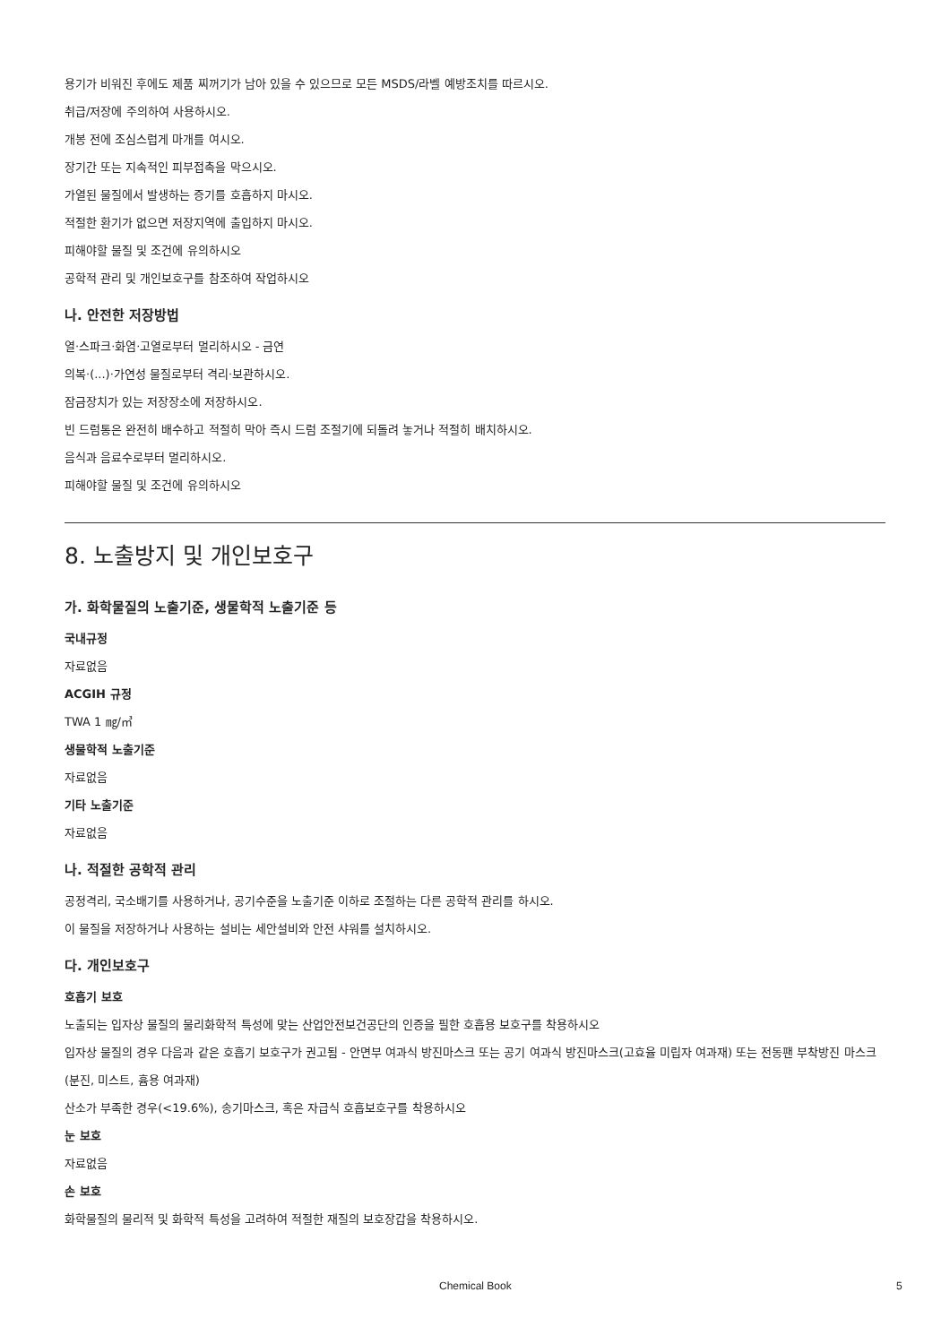용기가 비워진 후에도 제품 찌꺼기가 남아 있을 수 있으므로 모든 MSDS/라벨 예방조치를 따르시오.
취급/저장에 주의하여 사용하시오.
개봉 전에 조심스럽게 마개를 여시오.
장기간 또는 지속적인 피부접촉을 막으시오.
가열된 물질에서 발생하는 증기를 호흡하지 마시오.
적절한 환기가 없으면 저장지역에 출입하지 마시오.
피해야할 물질 및 조건에 유의하시오
공학적 관리 및 개인보호구를 참조하여 작업하시오
나. 안전한 저장방법
열·스파크·화염·고열로부터 멀리하시오 - 금연
의복·(...)·가연성 물질로부터 격리·보관하시오.
잠금장치가 있는 저장장소에 저장하시오.
빈 드럼통은 완전히 배수하고 적절히 막아 즉시 드럼 조절기에 되돌려 놓거나 적절히 배치하시오.
음식과 음료수로부터 멀리하시오.
피해야할 물질 및 조건에 유의하시오
8. 노출방지 및 개인보호구
가. 화학물질의 노출기준, 생물학적 노출기준 등
국내규정
자료없음
ACGIH 규정
TWA 1 ㎎/㎥
생물학적 노출기준
자료없음
기타 노출기준
자료없음
나. 적절한 공학적 관리
공정격리, 국소배기를 사용하거나, 공기수준을 노출기준 이하로 조절하는 다른 공학적 관리를 하시오.
이 물질을 저장하거나 사용하는 설비는 세안설비와 안전 샤워를 설치하시오.
다. 개인보호구
호흡기 보호
노출되는 입자상 물질의 물리화학적 특성에 맞는 산업안전보건공단의 인증을 필한 호흡용 보호구를 착용하시오
입자상 물질의 경우 다음과 같은 호흡기 보호구가 권고됨 - 안면부 여과식 방진마스크 또는 공기 여과식 방진마스크(고효율 미립자 여과재) 또는 전동팬 부착방진 마스크(분진, 미스트, 흄용 여과재)
산소가 부족한 경우(<19.6%), 송기마스크, 혹은 자급식 호흡보호구를 착용하시오
눈 보호
자료없음
손 보호
화학물질의 물리적 및 화학적 특성을 고려하여 적절한 재질의 보호장갑을 착용하시오.
Chemical Book 5